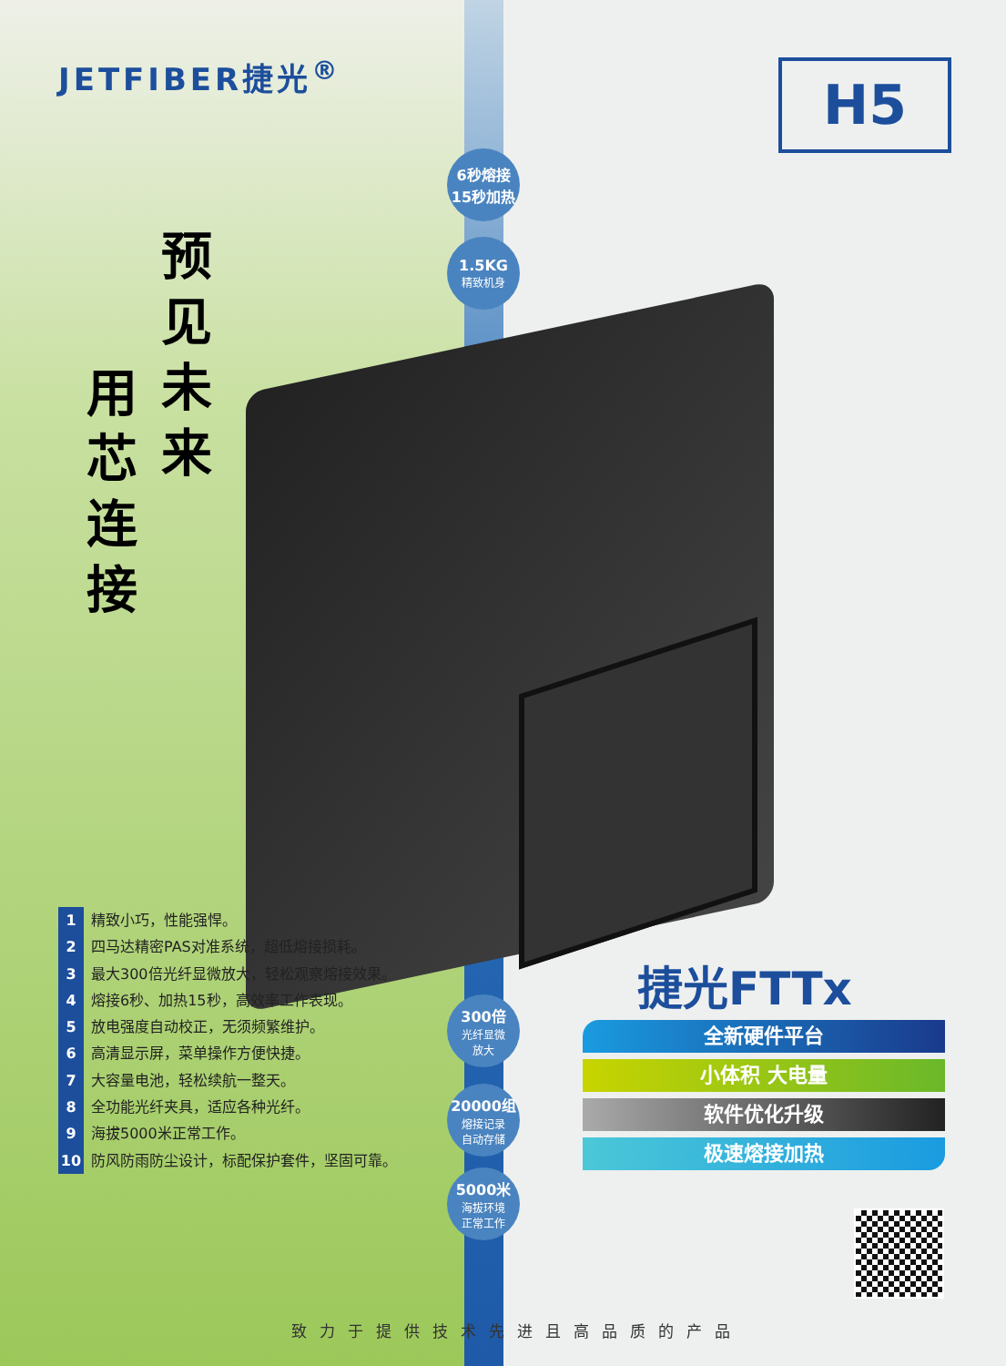JETFIBER捷光<sup>®</sup> H5
预见未来
用芯连接
6秒熔接
15秒加热
1.5KG
精致机身
300倍
光纤显微
放大
20000组
熔接记录
自动存储
5000米
海拔环境
正常工作
1 精致小巧，性能强悍。
2 四马达精密PAS对准系统，超低熔接损耗。
3 最大300倍光纤显微放大，轻松观察熔接效果。
4 熔接6秒、加热15秒，高效率工作表现。
5 放电强度自动校正，无须频繁维护。
6 高清显示屏，菜单操作方便快捷。
7 大容量电池，轻松续航一整天。
8 全功能光纤夹具，适应各种光纤。
9 海拔5000米正常工作。
10 防风防雨防尘设计，标配保护套件，坚固可靠。
捷光FTTx
全新硬件平台
小体积 大电量
软件优化升级
极速熔接加热
致力于提供技术先进且高品质的产品